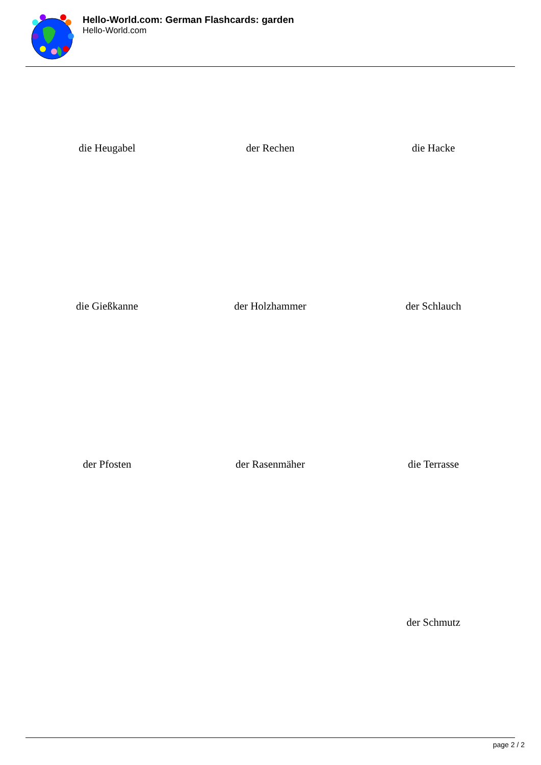Hello-World.com: German Flashcards: garden
Hello-World.com
| die Heugabel | der Rechen | die Hacke |
| die Gießkanne | der Holzhammer | der Schlauch |
| der Pfosten | der Rasenmäher | die Terrasse |
| | | der Schmutz |
page 2 / 2